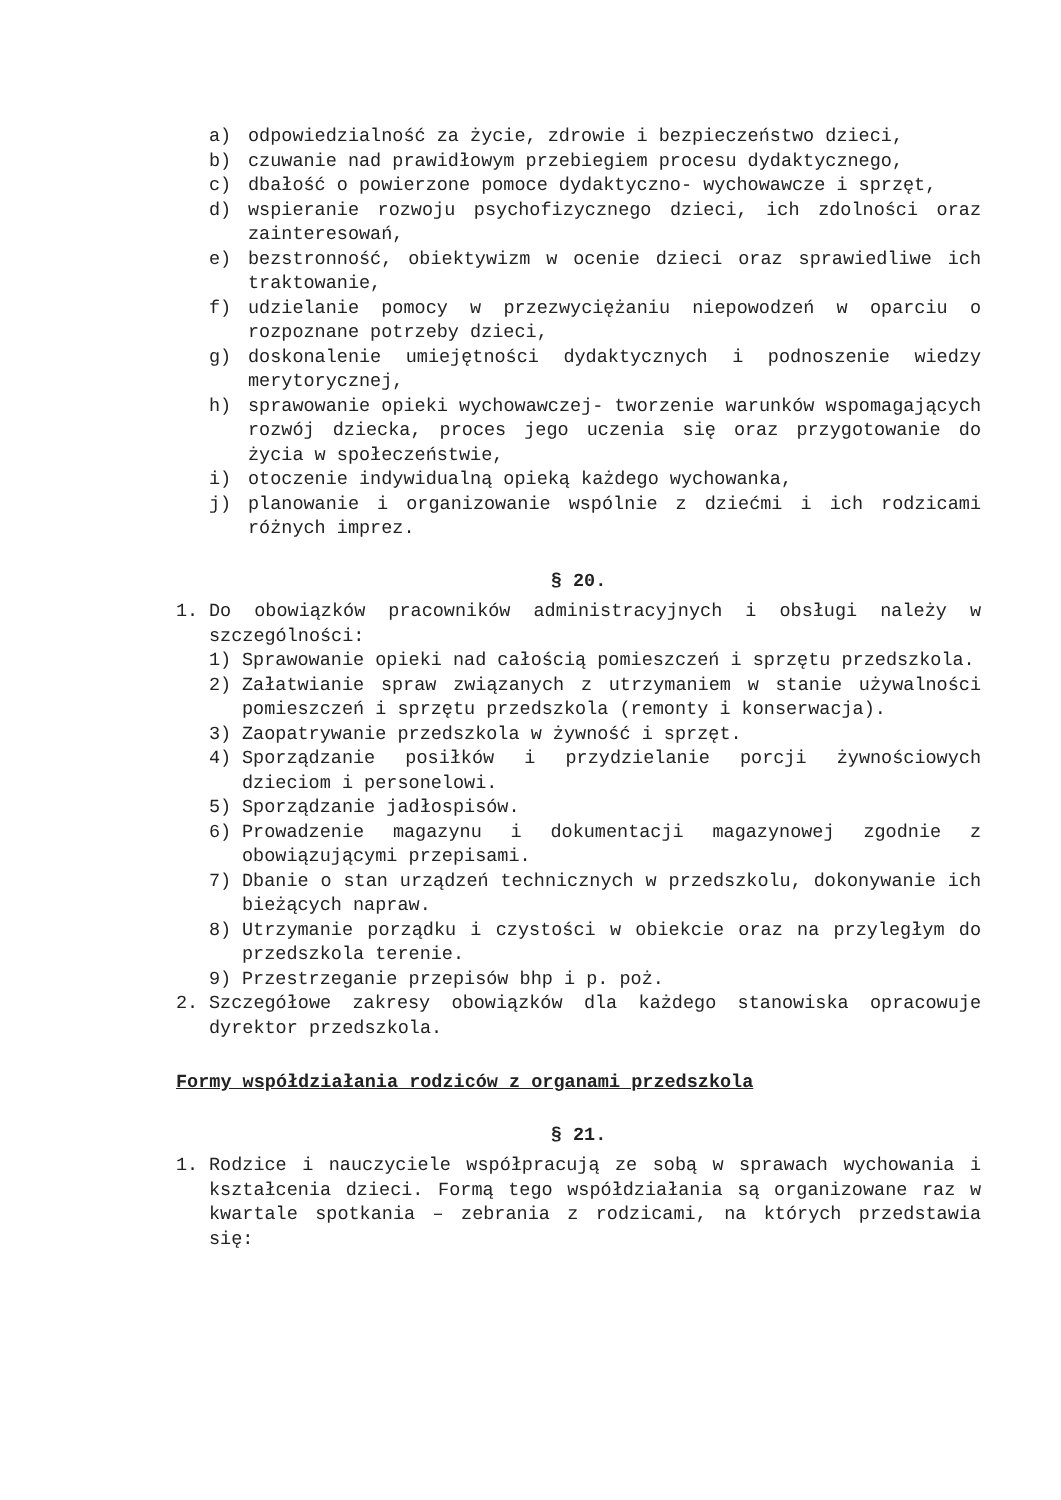a) odpowiedzialność za życie, zdrowie i bezpieczeństwo dzieci,
b) czuwanie nad prawidłowym przebiegiem procesu dydaktycznego,
c) dbałość o powierzone pomoce dydaktyczno- wychowawcze i sprzęt,
d) wspieranie rozwoju psychofizycznego dzieci, ich zdolności oraz zainteresowań,
e) bezstronność, obiektywizm w ocenie dzieci oraz sprawiedliwe ich traktowanie,
f) udzielanie pomocy w przezwyciężaniu niepowodzeń w oparciu o rozpoznane potrzeby dzieci,
g) doskonalenie umiejętności dydaktycznych i podnoszenie wiedzy merytorycznej,
h) sprawowanie opieki wychowawczej- tworzenie warunków wspomagających rozwój dziecka, proces jego uczenia się oraz przygotowanie do życia w społeczeństwie,
i) otoczenie indywidualną opieką każdego wychowanka,
j) planowanie i organizowanie wspólnie z dziećmi i ich rodzicami różnych imprez.
§ 20.
1. Do obowiązków pracowników administracyjnych i obsługi należy w szczególności:
1) Sprawowanie opieki nad całością pomieszczeń i sprzętu przedszkola.
2) Załatwianie spraw związanych z utrzymaniem w stanie używalności pomieszczeń i sprzętu przedszkola (remonty i konserwacja).
3) Zaopatrywanie przedszkola w żywność i sprzęt.
4) Sporządzanie posiłków i przydzielanie porcji żywnościowych dzieciom i personelowi.
5) Sporządzanie jadłospisów.
6) Prowadzenie magazynu i dokumentacji magazynowej zgodnie z obowiązującymi przepisami.
7) Dbanie o stan urządzeń technicznych w przedszkolu, dokonywanie ich bieżących napraw.
8) Utrzymanie porządku i czystości w obiekcie oraz na przyległym do przedszkola terenie.
9) Przestrzeganie przepisów bhp i p. poż.
2. Szczegółowe zakresy obowiązków dla każdego stanowiska opracowuje dyrektor przedszkola.
Formy współdziałania rodziców z organami przedszkola
§ 21.
1. Rodzice i nauczyciele współpracują ze sobą w sprawach wychowania i kształcenia dzieci. Formą tego współdziałania są organizowane raz w kwartale spotkania – zebrania z rodzicami, na których przedstawia się: